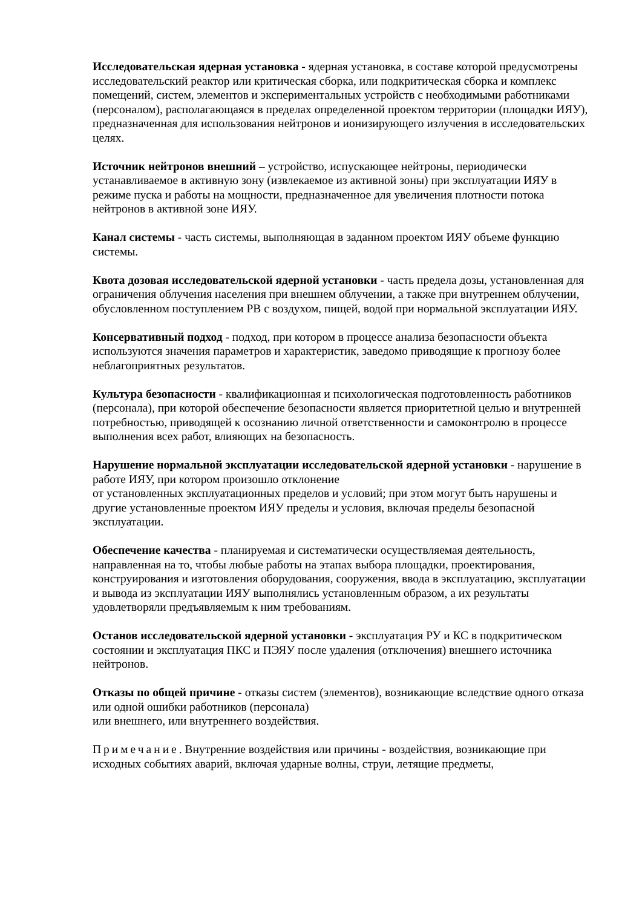Исследовательская ядерная установка - ядерная установка, в составе которой предусмотрены исследовательский реактор или критическая сборка, или подкритическая сборка и комплекс помещений, систем, элементов и экспериментальных устройств с необходимыми работниками (персоналом), располагающаяся в пределах определенной проектом территории (площадки ИЯУ), предназначенная для использования нейтронов и ионизирующего излучения в исследовательских целях.
Источник нейтронов внешний – устройство, испускающее нейтроны, периодически устанавливаемое в активную зону (извлекаемое из активной зоны) при эксплуатации ИЯУ в режиме пуска и работы на мощности, предназначенное для увеличения плотности потока нейтронов в активной зоне ИЯУ.
Канал системы - часть системы, выполняющая в заданном проектом ИЯУ объеме функцию системы.
Квота дозовая исследовательской ядерной установки - часть предела дозы, установленная для ограничения облучения населения при внешнем облучении, а также при внутреннем облучении, обусловленном поступлением РВ с воздухом, пищей, водой при нормальной эксплуатации ИЯУ.
Консервативный подход - подход, при котором в процессе анализа безопасности объекта используются значения параметров и характеристик, заведомо приводящие к прогнозу более неблагоприятных результатов.
Культура безопасности - квалификационная и психологическая подготовленность работников (персонала), при которой обеспечение безопасности является приоритетной целью и внутренней потребностью, приводящей к осознанию личной ответственности и самоконтролю в процессе выполнения всех работ, влияющих на безопасность.
Нарушение нормальной эксплуатации исследовательской ядерной установки - нарушение в работе ИЯУ, при котором произошло отклонение
от установленных эксплуатационных пределов и условий; при этом могут быть нарушены и другие установленные проектом ИЯУ пределы и условия, включая пределы безопасной эксплуатации.
Обеспечение качества - планируемая и систематически осуществляемая деятельность, направленная на то, чтобы любые работы на этапах выбора площадки, проектирования, конструирования и изготовления оборудования, сооружения, ввода в эксплуатацию, эксплуатации и вывода из эксплуатации ИЯУ выполнялись установленным образом, а их результаты удовлетворяли предъявляемым к ним требованиям.
Останов исследовательской ядерной установки - эксплуатация РУ и КС в подкритическом состоянии и эксплуатация ПКС и ПЭЯУ после удаления (отключения) внешнего источника нейтронов.
Отказы по общей причине - отказы систем (элементов), возникающие вследствие одного отказа или одной ошибки работников (персонала)
или внешнего, или внутреннего воздействия.
Примечание. Внутренние воздействия или причины - воздействия, возникающие при исходных событиях аварий, включая ударные волны, струи, летящие предметы,